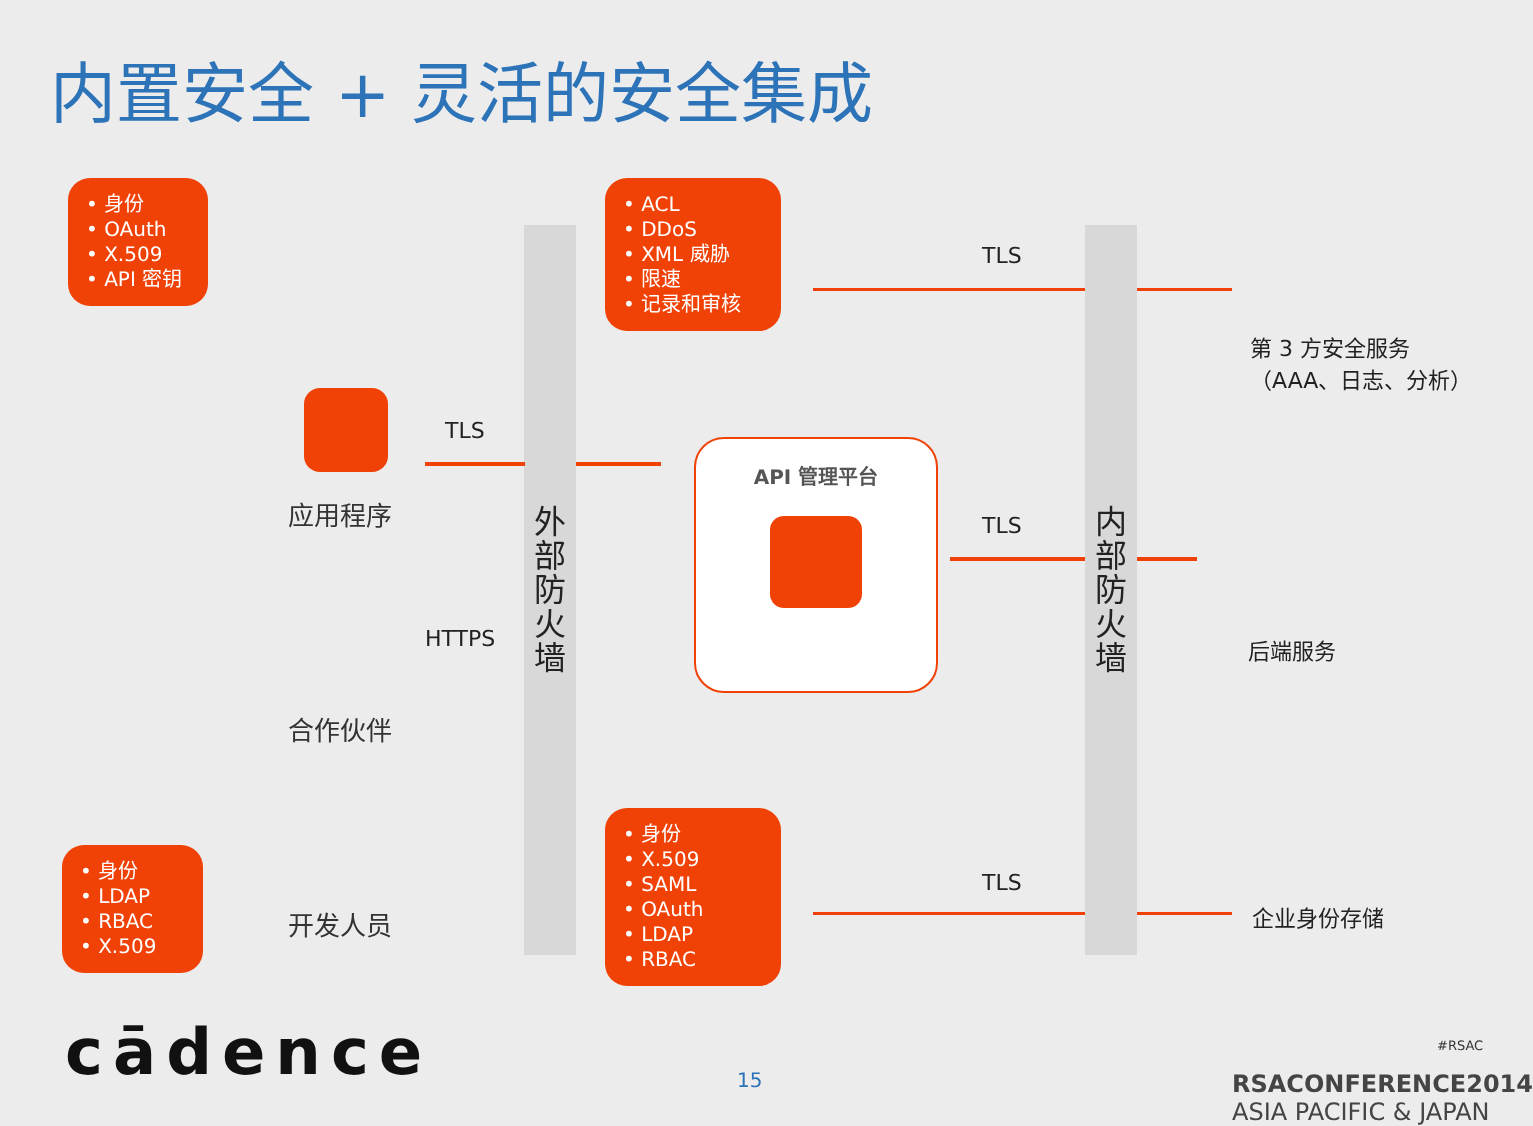内置安全 + 灵活的安全集成
• 身份
• OAuth
• X.509
• API 密钥
• ACL
• DDoS
• XML 威胁
• 限速
• 记录和审核
• 身份
• LDAP
• RBAC
• X.509
• 身份
• X.509
• SAML
• OAuth
• LDAP
• RBAC
应用程序
合作伙伴
开发人员
外
部
防
火
墙
内
部
防
火
墙
TLS
HTTPS
TLS
TLS
TLS
API 管理平台
第 3 方安全服务
（AAA、日志、分析）
后端服务
企业身份存储
cādence 15
#RSAC
RSACONFERENCE2014
ASIA PACIFIC & JAPAN